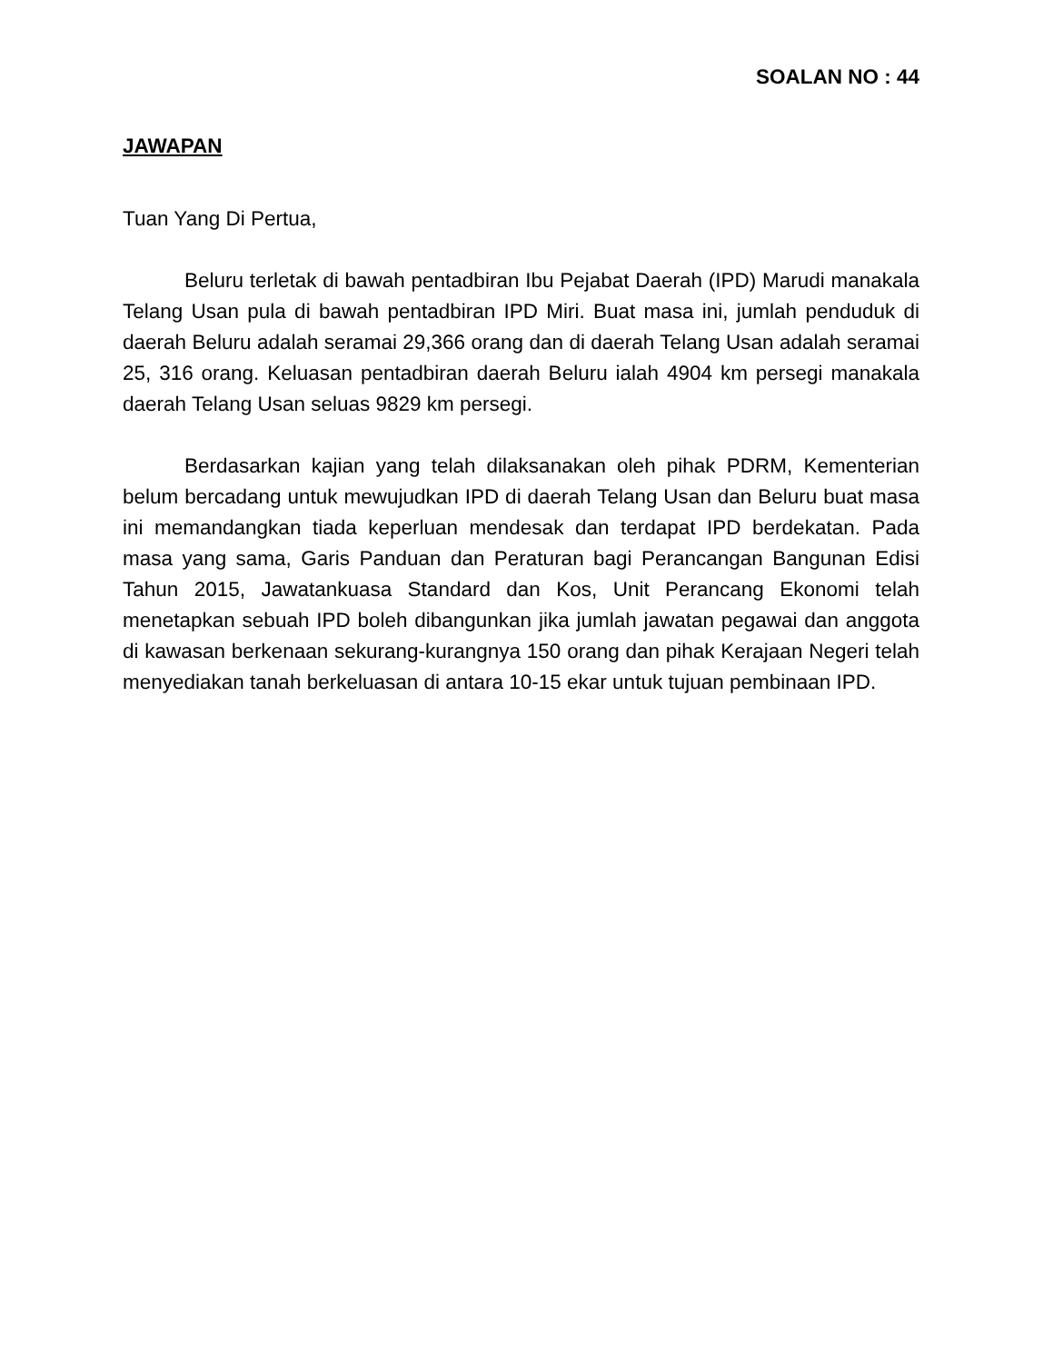SOALAN NO : 44
JAWAPAN
Tuan Yang Di Pertua,
Beluru terletak di bawah pentadbiran Ibu Pejabat Daerah (IPD) Marudi manakala Telang Usan pula di bawah pentadbiran IPD Miri. Buat masa ini, jumlah penduduk di daerah Beluru adalah seramai 29,366 orang dan di daerah Telang Usan adalah seramai 25, 316 orang. Keluasan pentadbiran daerah Beluru ialah 4904 km persegi manakala daerah Telang Usan seluas 9829 km persegi.
Berdasarkan kajian yang telah dilaksanakan oleh pihak PDRM, Kementerian belum bercadang untuk mewujudkan IPD di daerah Telang Usan dan Beluru buat masa ini memandangkan tiada keperluan mendesak dan terdapat IPD berdekatan. Pada masa yang sama, Garis Panduan dan Peraturan bagi Perancangan Bangunan Edisi Tahun 2015, Jawatankuasa Standard dan Kos, Unit Perancang Ekonomi telah menetapkan sebuah IPD boleh dibangunkan jika jumlah jawatan pegawai dan anggota di kawasan berkenaan sekurang-kurangnya 150 orang dan pihak Kerajaan Negeri telah menyediakan tanah berkeluasan di antara 10-15 ekar untuk tujuan pembinaan IPD.